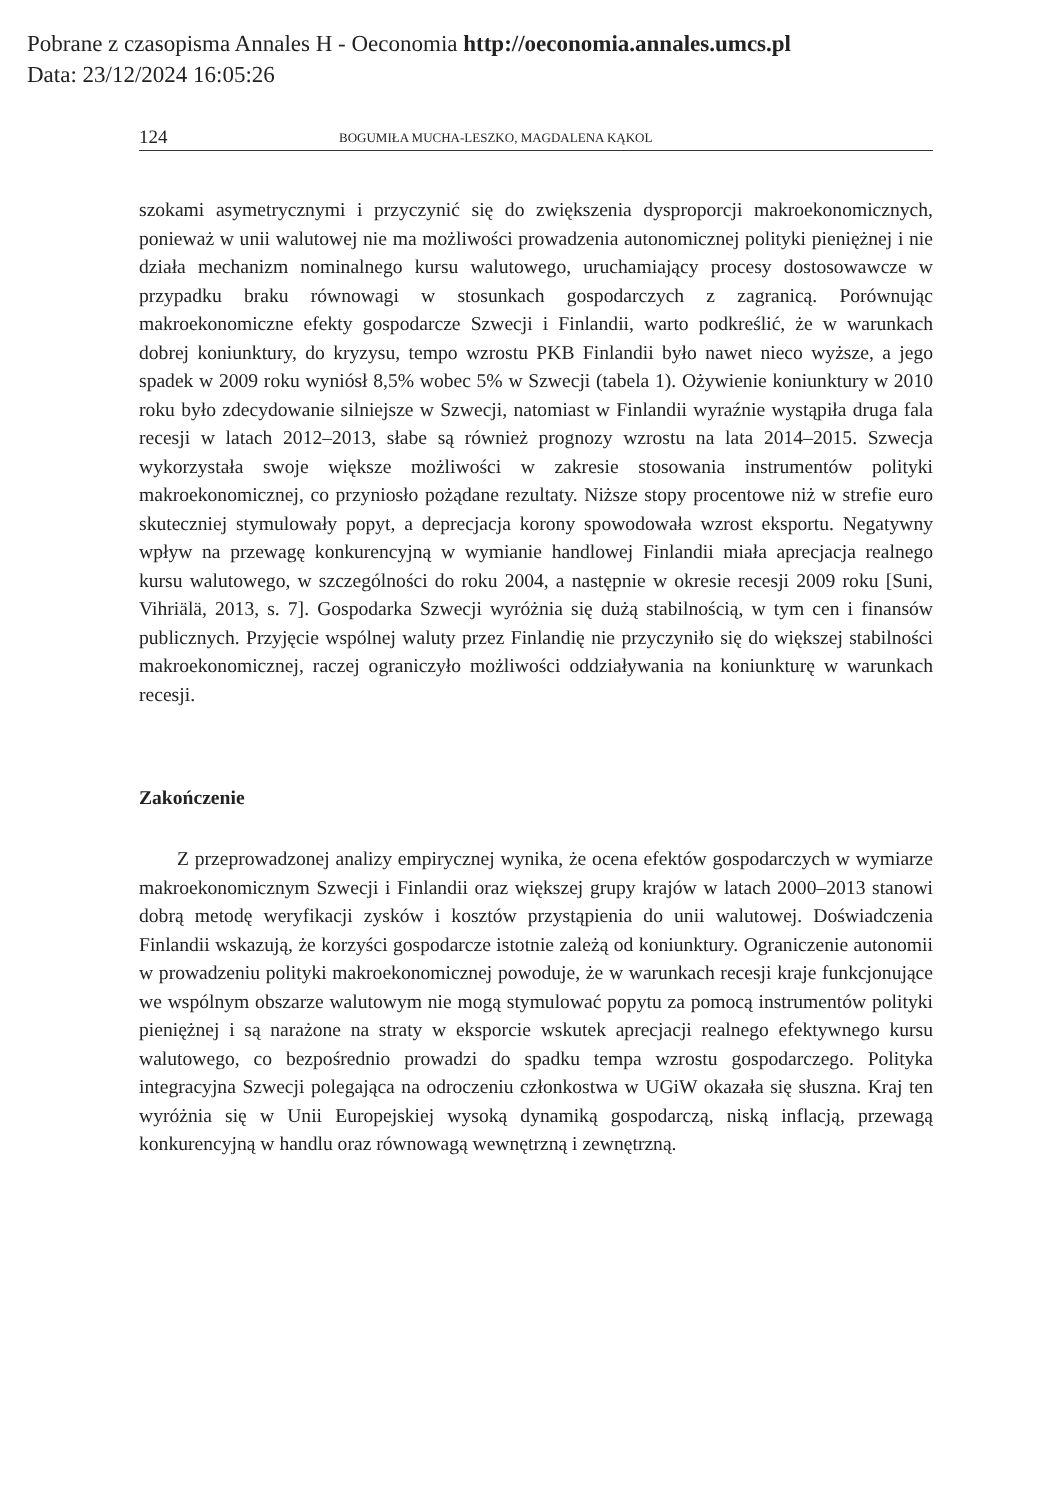Pobrane z czasopisma Annales H - Oeconomia http://oeconomia.annales.umcs.pl
Data: 23/12/2024 16:05:26
124 BOGUMIŁA MUCHA-LESZKO, MAGDALENA KĄKOL
szokami asymetrycznymi i przyczynić się do zwiększenia dysproporcji makroekonomicznych, ponieważ w unii walutowej nie ma możliwości prowadzenia autonomicznej polityki pieniężnej i nie działa mechanizm nominalnego kursu walutowego, uruchamiający procesy dostosowawcze w przypadku braku równowagi w stosunkach gospodarczych z zagranicą. Porównując makroekonomiczne efekty gospodarcze Szwecji i Finlandii, warto podkreślić, że w warunkach dobrej koniunktury, do kryzysu, tempo wzrostu PKB Finlandii było nawet nieco wyższe, a jego spadek w 2009 roku wyniósł 8,5% wobec 5% w Szwecji (tabela 1). Ożywienie koniunktury w 2010 roku było zdecydowanie silniejsze w Szwecji, natomiast w Finlandii wyraźnie wystąpiła druga fala recesji w latach 2012–2013, słabe są również prognozy wzrostu na lata 2014–2015. Szwecja wykorzystała swoje większe możliwości w zakresie stosowania instrumentów polityki makroekonomicznej, co przyniosło pożądane rezultaty. Niższe stopy procentowe niż w strefie euro skuteczniej stymulowały popyt, a deprecjacja korony spowodowała wzrost eksportu. Negatywny wpływ na przewagę konkurencyjną w wymianie handlowej Finlandii miała aprecjacja realnego kursu walutowego, w szczególności do roku 2004, a następnie w okresie recesji 2009 roku [Suni, Vihriälä, 2013, s. 7]. Gospodarka Szwecji wyróżnia się dużą stabilnością, w tym cen i finansów publicznych. Przyjęcie wspólnej waluty przez Finlandię nie przyczyniło się do większej stabilności makroekonomicznej, raczej ograniczyło możliwości oddziaływania na koniunkturę w warunkach recesji.
Zakończenie
Z przeprowadzonej analizy empirycznej wynika, że ocena efektów gospodarczych w wymiarze makroekonomicznym Szwecji i Finlandii oraz większej grupy krajów w latach 2000–2013 stanowi dobrą metodę weryfikacji zysków i kosztów przystąpienia do unii walutowej. Doświadczenia Finlandii wskazują, że korzyści gospodarcze istotnie zależą od koniunktury. Ograniczenie autonomii w prowadzeniu polityki makroekonomicznej powoduje, że w warunkach recesji kraje funkcjonujące we wspólnym obszarze walutowym nie mogą stymulować popytu za pomocą instrumentów polityki pieniężnej i są narażone na straty w eksporcie wskutek aprecjacji realnego efektywnego kursu walutowego, co bezpośrednio prowadzi do spadku tempa wzrostu gospodarczego. Polityka integracyjna Szwecji polegająca na odroczeniu członkostwa w UGiW okazała się słuszna. Kraj ten wyróżnia się w Unii Europejskiej wysoką dynamiką gospodarczą, niską inflacją, przewagą konkurencyjną w handlu oraz równowagą wewnętrzną i zewnętrzną.